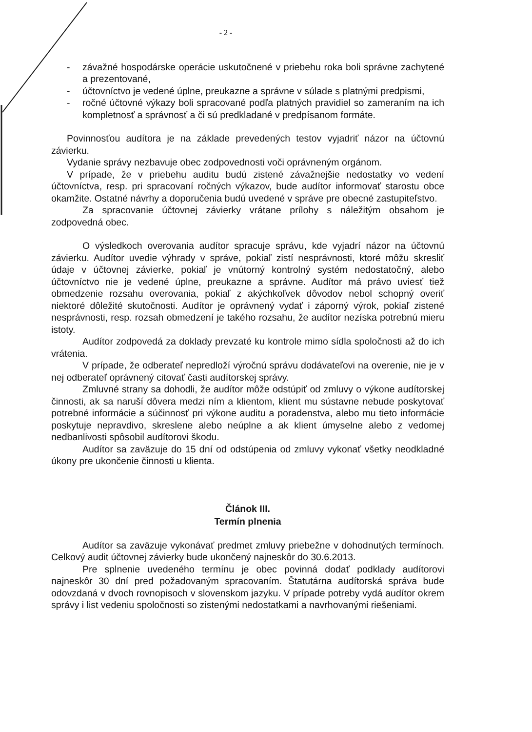- 2 -
- závažné hospodárske operácie uskutočnené v priebehu roka boli správne zachytené a prezentované,
- účtovníctvo je vedené úplne, preukazne a správne v súlade s platnými predpismi,
- ročné účtovné výkazy boli spracované podľa platných pravidiel so zameraním na ich kompletnosť a správnosť a či sú predkladané v predpísanom formáte.
Povinnosťou audítora je na základe prevedených testov vyjadriť názor na účtovnú závierku.
Vydanie správy nezbavuje obec zodpovednosti voči oprávneným orgánom.
V prípade, že v priebehu auditu budú zistené závažnejšie nedostatky vo vedení účtovníctva, resp. pri spracovaní ročných výkazov, bude audítor informovať starostu obce okamžite. Ostatné návrhy a doporučenia budú uvedené v správe pre obecné zastupiteľstvo.
Za spracovanie účtovnej závierky vrátane prílohy s náležitým obsahom je zodpovedná obec.
O výsledkoch overovania audítor spracuje správu, kde vyjadrí názor na účtovnú závierku. Audítor uvedie výhrady v správe, pokiaľ zistí nesprávnosti, ktoré môžu skresliť údaje v účtovnej závierke, pokiaľ je vnútorný kontrolný systém nedostatočný, alebo účtovníctvo nie je vedené úplne, preukazne a správne. Audítor má právo uviesť tiež obmedzenie rozsahu overovania, pokiaľ z akýchkoľvek dôvodov nebol schopný overiť niektoré dôležité skutočnosti. Audítor je oprávnený vydať i záporný výrok, pokiaľ zistené nesprávnosti, resp. rozsah obmedzení je takého rozsahu, že audítor nezíska potrebnú mieru istoty.
Audítor zodpovedá za doklady prevzaté ku kontrole mimo sídla spoločnosti až do ich vrátenia.
V prípade, že odberateľ nepredloží výročnú správu dodávateľovi na overenie, nie je v nej odberateľ oprávnený citovať časti audítorskej správy.
Zmluvné strany sa dohodli, že audítor môže odstúpiť od zmluvy o výkone audítorskej činnosti, ak sa naruší dôvera medzi ním a klientom, klient mu sústavne nebude poskytovať potrebné informácie a súčinnosť pri výkone auditu a poradenstva, alebo mu tieto informácie poskytuje nepravdivo, skreslene alebo neúplne a ak klient úmyselne alebo z vedomej nedbanlivosti spôsobil audítorovi škodu.
Audítor sa zaväzuje do 15 dní od odstúpenia od zmluvy vykonať všetky neodkladné úkony pre ukončenie činnosti u klienta.
Článok III.
Termín plnenia
Audítor sa zaväzuje vykonávať predmet zmluvy priebežne v dohodnutých termínoch. Celkový audit účtovnej závierky bude ukončený najneskôr do 30.6.2013.
Pre splnenie uvedeného termínu je obec povinná dodať podklady audítorovi najneskôr 30 dní pred požadovaným spracovaním. Štatutárna audítorská správa bude odovzdaná v dvoch rovnopisoch v slovenskom jazyku. V prípade potreby vydá audítor okrem správy i list vedeniu spoločnosti so zistenými nedostatkami a navrhovanými riešeniami.